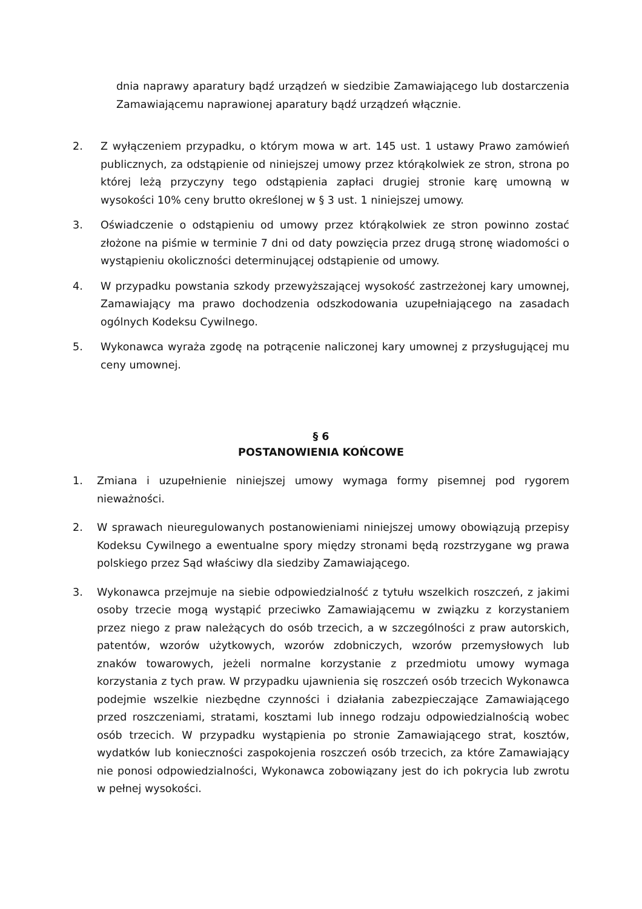dnia naprawy aparatury bądź urządzeń w siedzibie Zamawiającego lub dostarczenia Zamawiającemu naprawionej aparatury bądź urządzeń włącznie.
2. Z wyłączeniem przypadku, o którym mowa w art. 145 ust. 1 ustawy Prawo zamówień publicznych, za odstąpienie od niniejszej umowy przez którąkolwiek ze stron, strona po której leżą przyczyny tego odstąpienia zapłaci drugiej stronie karę umowną w wysokości 10% ceny brutto określonej w § 3 ust. 1 niniejszej umowy.
3. Oświadczenie o odstąpieniu od umowy przez którąkolwiek ze stron powinno zostać złożone na piśmie w terminie 7 dni od daty powzięcia przez drugą stronę wiadomości o wystąpieniu okoliczności determinującej odstąpienie od umowy.
4. W przypadku powstania szkody przewyższającej wysokość zastrzeżonej kary umownej, Zamawiający ma prawo dochodzenia odszkodowania uzupełniającego na zasadach ogólnych Kodeksu Cywilnego.
5. Wykonawca wyraża zgodę na potrącenie naliczonej kary umownej z przysługującej mu ceny umownej.
§ 6
POSTANOWIENIA KOŃCOWE
1. Zmiana i uzupełnienie niniejszej umowy wymaga formy pisemnej pod rygorem nieważności.
2. W sprawach nieuregulowanych postanowieniami niniejszej umowy obowiązują przepisy Kodeksu Cywilnego a ewentualne spory między stronami będą rozstrzygane wg prawa polskiego przez Sąd właściwy dla siedziby Zamawiającego.
3. Wykonawca przejmuje na siebie odpowiedzialność z tytułu wszelkich roszczeń, z jakimi osoby trzecie mogą wystąpić przeciwko Zamawiającemu w związku z korzystaniem przez niego z praw należących do osób trzecich, a w szczególności z praw autorskich, patentów, wzorów użytkowych, wzorów zdobniczych, wzorów przemysłowych lub znaków towarowych, jeżeli normalne korzystanie z przedmiotu umowy wymaga korzystania z tych praw. W przypadku ujawnienia się roszczeń osób trzecich Wykonawca podejmie wszelkie niezbędne czynności i działania zabezpieczające Zamawiającego przed roszczeniami, stratami, kosztami lub innego rodzaju odpowiedzialnością wobec osób trzecich. W przypadku wystąpienia po stronie Zamawiającego strat, kosztów, wydatków lub konieczności zaspokojenia roszczeń osób trzecich, za które Zamawiający nie ponosi odpowiedzialności, Wykonawca zobowiązany jest do ich pokrycia lub zwrotu w pełnej wysokości.